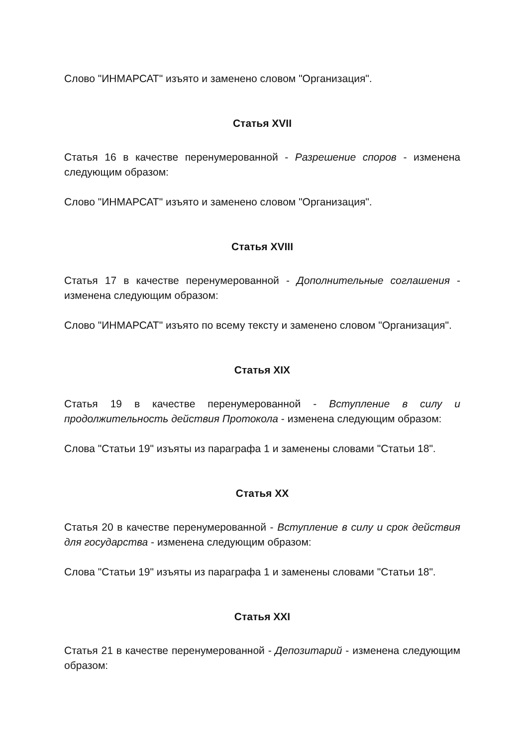Слово "ИНМАРСАТ" изъято и заменено словом "Организация".
Статья XVII
Статья 16 в качестве перенумерованной - Разрешение споров - изменена следующим образом:
Слово "ИНМАРСАТ" изъято и заменено словом "Организация".
Статья XVIII
Статья 17 в качестве перенумерованной - Дополнительные соглашения - изменена следующим образом:
Слово "ИНМАРСАТ" изъято по всему тексту и заменено словом "Организация".
Статья XIX
Статья 19 в качестве перенумерованной - Вступление в силу и продолжительность действия Протокола - изменена следующим образом:
Слова "Статьи 19" изъяты из параграфа 1 и заменены словами "Статьи 18".
Статья XX
Статья 20 в качестве перенумерованной - Вступление в силу и срок действия для государства - изменена следующим образом:
Слова "Статьи 19" изъяты из параграфа 1 и заменены словами "Статьи 18".
Статья XXI
Статья 21 в качестве перенумерованной - Депозитарий - изменена следующим образом: